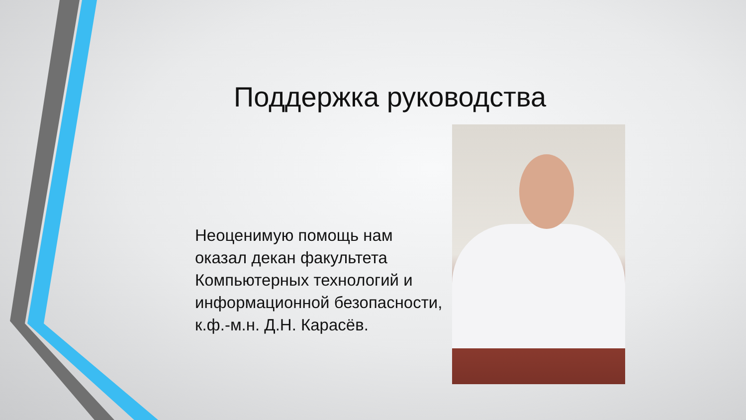Поддержка руководства
Неоценимую помощь нам оказал декан факультета Компьютерных технологий и информационной безопасности, к.ф.-м.н. Д.Н. Карасёв.